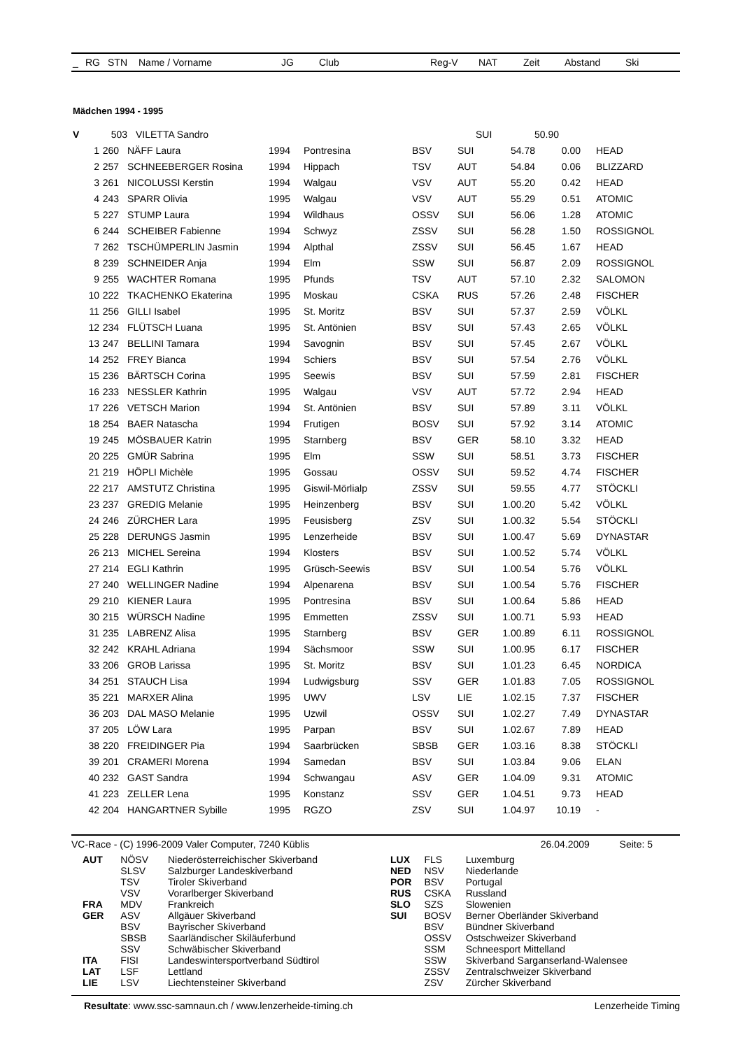| _ | RG | STN | Name / Vorname | JG | Club | Reg-V | NAT | Zeit | Abstand | Ski |
| --- | --- | --- | --- | --- | --- | --- | --- | --- | --- | --- |
Mädchen 1994 - 1995
| V | | 503 | VILETTA Sandro | | | | SUI | 50.90 | | |
| | 1 | 260 | NÄFF Laura | 1994 | Pontresina | BSV | SUI | 54.78 | 0.00 | HEAD |
| | 2 | 257 | SCHNEEBERGER Rosina | 1994 | Hippach | TSV | AUT | 54.84 | 0.06 | BLIZZARD |
| | 3 | 261 | NICOLUSSI Kerstin | 1994 | Walgau | VSV | AUT | 55.20 | 0.42 | HEAD |
| | 4 | 243 | SPARR Olivia | 1995 | Walgau | VSV | AUT | 55.29 | 0.51 | ATOMIC |
| | 5 | 227 | STUMP Laura | 1994 | Wildhaus | OSSV | SUI | 56.06 | 1.28 | ATOMIC |
| | 6 | 244 | SCHEIBER Fabienne | 1994 | Schwyz | ZSSV | SUI | 56.28 | 1.50 | ROSSIGNOL |
| | 7 | 262 | TSCHÜMPERLIN Jasmin | 1994 | Alpthal | ZSSV | SUI | 56.45 | 1.67 | HEAD |
| | 8 | 239 | SCHNEIDER Anja | 1994 | Elm | SSW | SUI | 56.87 | 2.09 | ROSSIGNOL |
| | 9 | 255 | WACHTER Romana | 1995 | Pfunds | TSV | AUT | 57.10 | 2.32 | SALOMON |
| | 10 | 222 | TKACHENKO Ekaterina | 1995 | Moskau | CSKA | RUS | 57.26 | 2.48 | FISCHER |
| | 11 | 256 | GILLI Isabel | 1995 | St. Moritz | BSV | SUI | 57.37 | 2.59 | VÖLKL |
| | 12 | 234 | FLÜTSCH Luana | 1995 | St. Antönien | BSV | SUI | 57.43 | 2.65 | VÖLKL |
| | 13 | 247 | BELLINI Tamara | 1994 | Savognin | BSV | SUI | 57.45 | 2.67 | VÖLKL |
| | 14 | 252 | FREY Bianca | 1994 | Schiers | BSV | SUI | 57.54 | 2.76 | VÖLKL |
| | 15 | 236 | BÄRTSCH Corina | 1995 | Seewis | BSV | SUI | 57.59 | 2.81 | FISCHER |
| | 16 | 233 | NESSLER Kathrin | 1995 | Walgau | VSV | AUT | 57.72 | 2.94 | HEAD |
| | 17 | 226 | VETSCH Marion | 1994 | St. Antönien | BSV | SUI | 57.89 | 3.11 | VÖLKL |
| | 18 | 254 | BAER Natascha | 1994 | Frutigen | BOSV | SUI | 57.92 | 3.14 | ATOMIC |
| | 19 | 245 | MÖSBAUER Katrin | 1995 | Starnberg | BSV | GER | 58.10 | 3.32 | HEAD |
| | 20 | 225 | GMÜR Sabrina | 1995 | Elm | SSW | SUI | 58.51 | 3.73 | FISCHER |
| | 21 | 219 | HÖPLI Michèle | 1995 | Gossau | OSSV | SUI | 59.52 | 4.74 | FISCHER |
| | 22 | 217 | AMSTUTZ Christina | 1995 | Giswil-Mörlialp | ZSSV | SUI | 59.55 | 4.77 | STÖCKLI |
| | 23 | 237 | GREDIG Melanie | 1995 | Heinzenberg | BSV | SUI | 1.00.20 | 5.42 | VÖLKL |
| | 24 | 246 | ZÜRCHER Lara | 1995 | Feusisberg | ZSV | SUI | 1.00.32 | 5.54 | STÖCKLI |
| | 25 | 228 | DERUNGS Jasmin | 1995 | Lenzerheide | BSV | SUI | 1.00.47 | 5.69 | DYNASTAR |
| | 26 | 213 | MICHEL Sereina | 1994 | Klosters | BSV | SUI | 1.00.52 | 5.74 | VÖLKL |
| | 27 | 214 | EGLI Kathrin | 1995 | Grüsch-Seewis | BSV | SUI | 1.00.54 | 5.76 | VÖLKL |
| | 27 | 240 | WELLINGER Nadine | 1994 | Alpenarena | BSV | SUI | 1.00.54 | 5.76 | FISCHER |
| | 29 | 210 | KIENER Laura | 1995 | Pontresina | BSV | SUI | 1.00.64 | 5.86 | HEAD |
| | 30 | 215 | WÜRSCH Nadine | 1995 | Emmetten | ZSSV | SUI | 1.00.71 | 5.93 | HEAD |
| | 31 | 235 | LABRENZ Alisa | 1995 | Starnberg | BSV | GER | 1.00.89 | 6.11 | ROSSIGNOL |
| | 32 | 242 | KRAHL Adriana | 1994 | Sächsmoor | SSW | SUI | 1.00.95 | 6.17 | FISCHER |
| | 33 | 206 | GROB Larissa | 1995 | St. Moritz | BSV | SUI | 1.01.23 | 6.45 | NORDICA |
| | 34 | 251 | STAUCH Lisa | 1994 | Ludwigsburg | SSV | GER | 1.01.83 | 7.05 | ROSSIGNOL |
| | 35 | 221 | MARXER Alina | 1995 | UWV | LSV | LIE | 1.02.15 | 7.37 | FISCHER |
| | 36 | 203 | DAL MASO Melanie | 1995 | Uzwil | OSSV | SUI | 1.02.27 | 7.49 | DYNASTAR |
| | 37 | 205 | LÖW Lara | 1995 | Parpan | BSV | SUI | 1.02.67 | 7.89 | HEAD |
| | 38 | 220 | FREIDINGER Pia | 1994 | Saarbrücken | SBSB | GER | 1.03.16 | 8.38 | STÖCKLI |
| | 39 | 201 | CRAMERI Morena | 1994 | Samedan | BSV | SUI | 1.03.84 | 9.06 | ELAN |
| | 40 | 232 | GAST Sandra | 1994 | Schwangau | ASV | GER | 1.04.09 | 9.31 | ATOMIC |
| | 41 | 223 | ZELLER Lena | 1995 | Konstanz | SSV | GER | 1.04.51 | 9.73 | HEAD |
| | 42 | 204 | HANGARTNER Sybille | 1995 | RGZO | ZSV | SUI | 1.04.97 | 10.19 | - |
VC-Race - (C) 1996-2009 Valer Computer, 7240 Küblis 26.04.2009 Seite: 5
| AUT | NÖSV | Niederösterreichischer Skiverband |
| | SLSV | Salzburger Landeskiverband |
| | TSV | Tiroler Skiverband |
| | VSV | Vorarlberger Skiverband |
| FRA | MDV | Frankreich |
| GER | ASV | Allgäuer Skiverband |
| | BSV | Bayrischer Skiverband |
| | SBSB | Saarländischer Skiläuferbund |
| | SSV | Schwäbischer Skiverband |
| ITA | FISI | Landeswintersportverband Südtirol |
| LAT | LSF | Lettland |
| LIE | LSV | Liechtensteiner Skiverband |
| LUX | FLS | Luxemburg |
| NED | NSV | Niederlande |
| POR | BSV | Portugal |
| RUS | CSKA | Russland |
| SLO | SZS | Slowenien |
| SUI | BOSV | Berner Oberländer Skiverband |
| | BSV | Bündner Skiverband |
| | OSSV | Ostschweizer Skiverband |
| | SSM | Schneesport Mittelland |
| | SSW | Skiverband Sarganserland-Walensee |
| | ZSSV | Zentralschweizer Skiverband |
| | ZSV | Zürcher Skiverband |
Resultate: www.ssc-samnaun.ch / www.lenzerheide-timing.ch Lenzerheide Timing